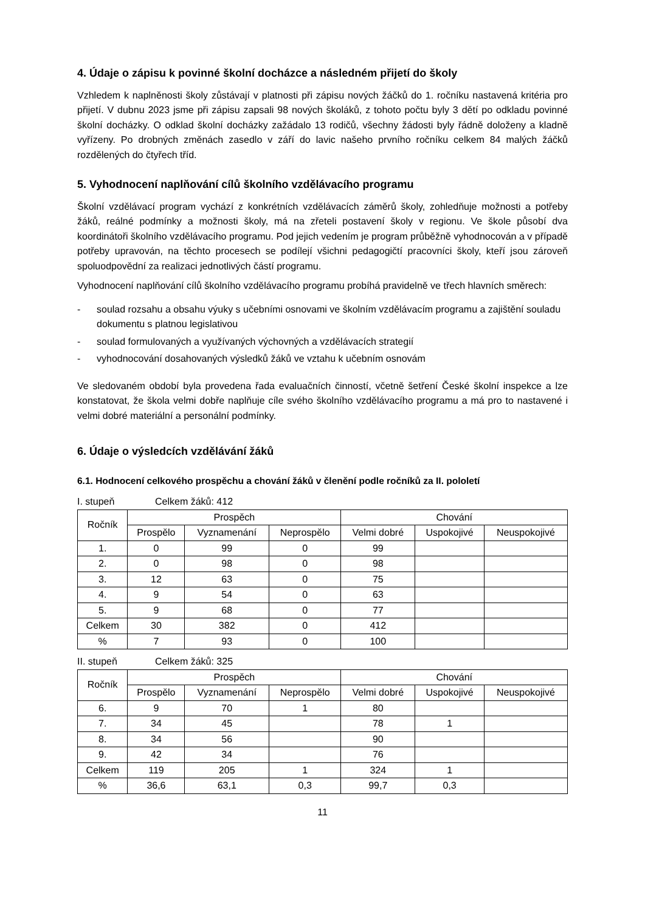4. Údaje o zápisu k povinné školní docházce a následném přijetí do školy
Vzhledem k naplněnosti školy zůstávají v platnosti při zápisu nových žáčků do 1. ročníku nastavená kritéria pro přijetí. V dubnu 2023 jsme při zápisu zapsali 98 nových školáků, z tohoto počtu byly 3 dětí po odkladu povinné školní docházky. O odklad školní docházky zažádalo 13 rodičů, všechny žádosti byly řádně doloženy a kladně vyřízeny. Po drobných změnách zasedlo v září do lavic našeho prvního ročníku celkem 84 malých žáčků rozdělených do čtyřech tříd.
5. Vyhodnocení naplňování cílů školního vzdělávacího programu
Školní vzdělávací program vychází z konkrétních vzdělávacích záměrů školy, zohledňuje možnosti a potřeby žáků, reálné podmínky a možnosti školy, má na zřeteli postavení školy v regionu. Ve škole působí dva koordinátoři školního vzdělávacího programu. Pod jejich vedením je program průběžně vyhodnocován a v případě potřeby upravován, na těchto procesech se podílejí všichni pedagogičtí pracovníci školy, kteří jsou zároveň spoluodpovědní za realizaci jednotlivých částí programu.
Vyhodnocení naplňování cílů školního vzdělávacího programu probíhá pravidelně ve třech hlavních směrech:
- soulad rozsahu a obsahu výuky s učebními osnovami ve školním vzdělávacím programu a zajištění souladu dokumentu s platnou legislativou
- soulad formulovaných a využívaných výchovných a vzdělávacích strategií
- vyhodnocování dosahovaných výsledků žáků ve vztahu k učebním osnovám
Ve sledovaném období byla provedena řada evaluačních činností, včetně šetření České školní inspekce a lze konstatovat, že škola velmi dobře naplňuje cíle svého školního vzdělávacího programu a má pro to nastavené i velmi dobré materiální a personální podmínky.
6. Údaje o výsledcích vzdělávání žáků
6.1. Hodnocení celkového prospěchu a chování žáků v členění podle ročníků za II. pololetí
I. stupeň Celkem žáků: 412
| Ročník | Prospěch | | | Chování | | |
| --- | --- | --- | --- | --- | --- | --- |
| | Prospělo | Vyznamenání | Neprospělo | Velmi dobré | Uspokojivé | Neuspokojivé |
| 1. | 0 | 99 | 0 | 99 | | |
| 2. | 0 | 98 | 0 | 98 | | |
| 3. | 12 | 63 | 0 | 75 | | |
| 4. | 9 | 54 | 0 | 63 | | |
| 5. | 9 | 68 | 0 | 77 | | |
| Celkem | 30 | 382 | 0 | 412 | | |
| % | 7 | 93 | 0 | 100 | | |
II. stupeň Celkem žáků: 325
| Ročník | Prospěch | | | Chování | | |
| --- | --- | --- | --- | --- | --- | --- |
| | Prospělo | Vyznamenání | Neprospělo | Velmi dobré | Uspokojivé | Neuspokojivé |
| 6. | 9 | 70 | 1 | 80 | | |
| 7. | 34 | 45 | | 78 | 1 | |
| 8. | 34 | 56 | | 90 | | |
| 9. | 42 | 34 | | 76 | | |
| Celkem | 119 | 205 | 1 | 324 | 1 | |
| % | 36,6 | 63,1 | 0,3 | 99,7 | 0,3 | |
11